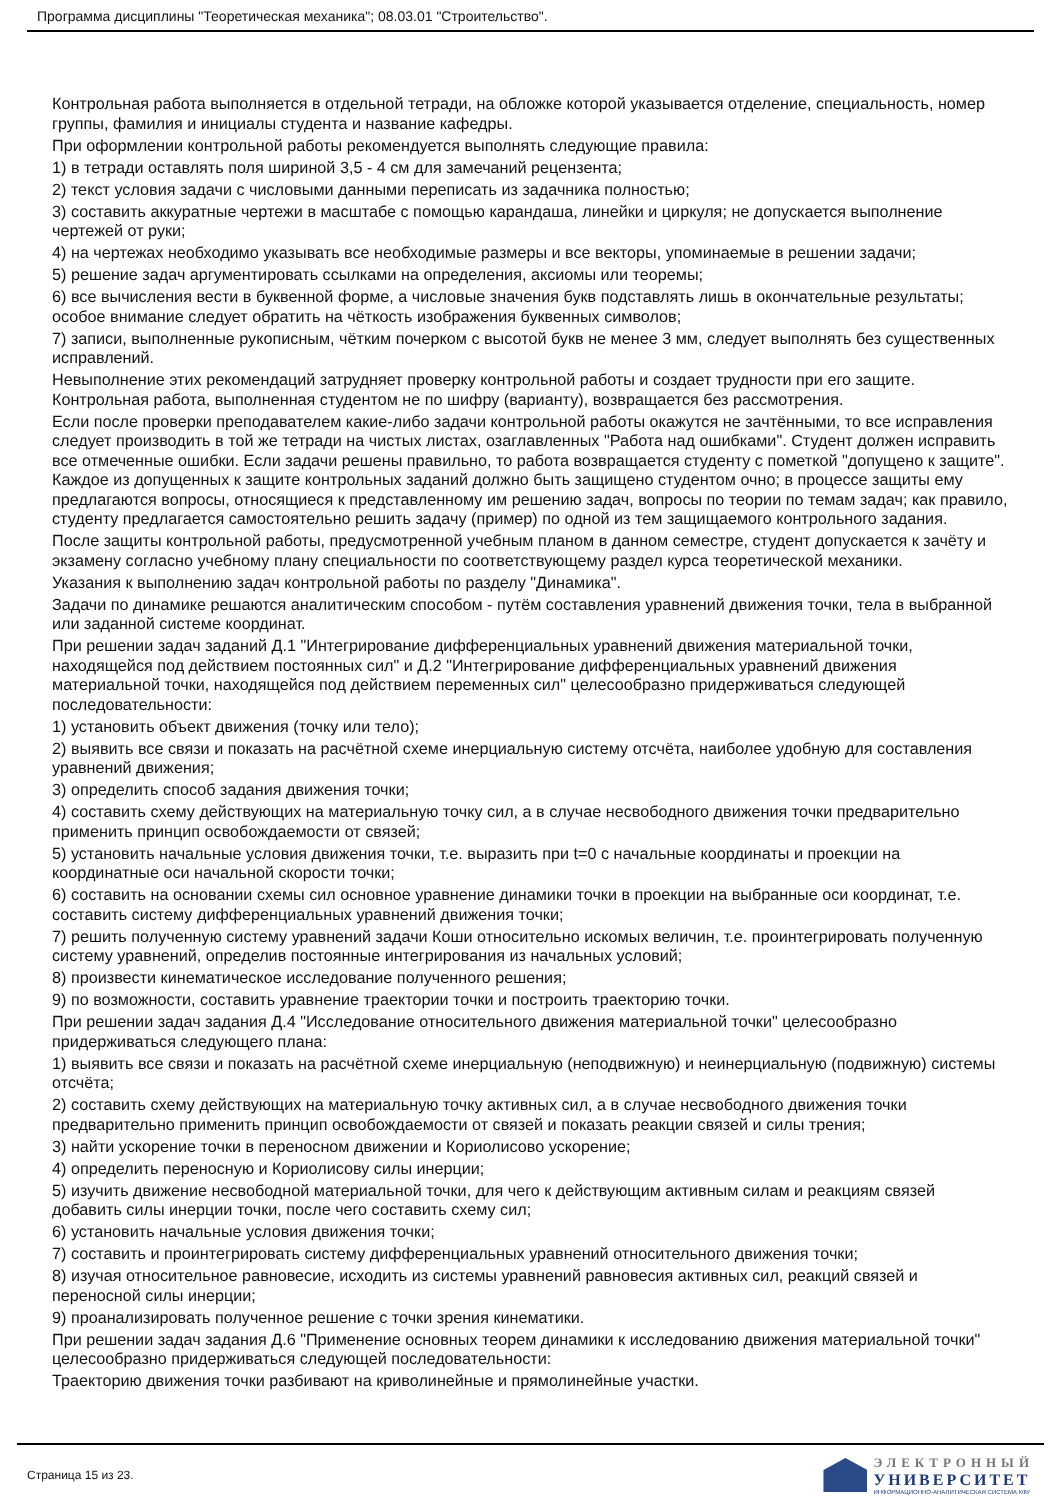Программа дисциплины "Теоретическая механика"; 08.03.01 "Строительство".
Контрольная работа выполняется в отдельной тетради, на обложке которой указывается отделение, специальность, номер группы, фамилия и инициалы студента и название кафедры.
При оформлении контрольной работы рекомендуется выполнять следующие правила:
1) в тетради оставлять поля шириной 3,5 - 4 см для замечаний рецензента;
2) текст условия задачи с числовыми данными переписать из задачника полностью;
3) составить аккуратные чертежи в масштабе с помощью карандаша, линейки и циркуля; не допускается выполнение чертежей от руки;
4) на чертежах необходимо указывать все необходимые размеры и все векторы, упоминаемые в решении задачи;
5) решение задач аргументировать ссылками на определения, аксиомы или теоремы;
6) все вычисления вести в буквенной форме, а числовые значения букв подставлять лишь в окончательные результаты; особое внимание следует обратить на чёткость изображения буквенных символов;
7) записи, выполненные рукописным, чётким почерком с высотой букв не менее 3 мм, следует выполнять без существенных исправлений.
Невыполнение этих рекомендаций затрудняет проверку контрольной работы и создает трудности при его защите. Контрольная работа, выполненная студентом не по шифру (варианту), возвращается без рассмотрения.
Если после проверки преподавателем какие-либо задачи контрольной работы окажутся не зачтёнными, то все исправления следует производить в той же тетради на чистых листах, озаглавленных "Работа над ошибками". Студент должен исправить все отмеченные ошибки. Если задачи решены правильно, то работа возвращается студенту с пометкой "допущено к защите". Каждое из допущенных к защите контрольных заданий должно быть защищено студентом очно; в процессе защиты ему предлагаются вопросы, относящиеся к представленному им решению задач, вопросы по теории по темам задач; как правило, студенту предлагается самостоятельно решить задачу (пример) по одной из тем защищаемого контрольного задания.
После защиты контрольной работы, предусмотренной учебным планом в данном семестре, студент допускается к зачёту и экзамену согласно учебному плану специальности по соответствующему раздел курса теоретической механики.
Указания к выполнению задач контрольной работы по разделу "Динамика".
Задачи по динамике решаются аналитическим способом - путём составления уравнений движения точки, тела в выбранной или заданной системе координат.
При решении задач заданий Д.1 "Интегрирование дифференциальных уравнений движения материальной точки, находящейся под действием постоянных сил" и Д.2 "Интегрирование дифференциальных уравнений движения материальной точки, находящейся под действием переменных сил" целесообразно придерживаться следующей последовательности:
1) установить объект движения (точку или тело);
2) выявить все связи и показать на расчётной схеме инерциальную систему отсчёта, наиболее удобную для составления уравнений движения;
3) определить способ задания движения точки;
4) составить схему действующих на материальную точку сил, а в случае несвободного движения точки предварительно применить принцип освобождаемости от связей;
5) установить начальные условия движения точки, т.е. выразить при t=0 с начальные координаты и проекции на координатные оси начальной скорости точки;
6) составить на основании схемы сил основное уравнение динамики точки в проекции на выбранные оси координат, т.е. составить систему дифференциальных уравнений движения точки;
7) решить полученную систему уравнений задачи Коши относительно искомых величин, т.е. проинтегрировать полученную систему уравнений, определив постоянные интегрирования из начальных условий;
8) произвести кинематическое исследование полученного решения;
9) по возможности, составить уравнение траектории точки и построить траекторию точки.
При решении задач задания Д.4 "Исследование относительного движения материальной точки" целесообразно придерживаться следующего плана:
1) выявить все связи и показать на расчётной схеме инерциальную (неподвижную) и неинерциальную (подвижную) системы отсчёта;
2) составить схему действующих на материальную точку активных сил, а в случае несвободного движения точки предварительно применить принцип освобождаемости от связей и показать реакции связей и силы трения;
3) найти ускорение точки в переносном движении и Кориолисово ускорение;
4) определить переносную и Кориолисову силы инерции;
5) изучить движение несвободной материальной точки, для чего к действующим активным силам и реакциям связей добавить силы инерции точки, после чего составить схему сил;
6) установить начальные условия движения точки;
7) составить и проинтегрировать систему дифференциальных уравнений относительного движения точки;
8) изучая относительное равновесие, исходить из системы уравнений равновесия активных сил, реакций связей и переносной силы инерции;
9) проанализировать полученное решение с точки зрения кинематики.
При решении задач задания Д.6 "Применение основных теорем динамики к исследованию движения материальной точки" целесообразно придерживаться следующей последовательности:
Траекторию движения точки разбивают на криволинейные и прямолинейные участки.
Страница 15 из 23.
ЭЛЕКТРОННЫЙ
УНИВЕРСИТЕТ
ИНФОРМАЦИОННО-АНАЛИТИЧЕСКАЯ СИСТЕМА КФУ